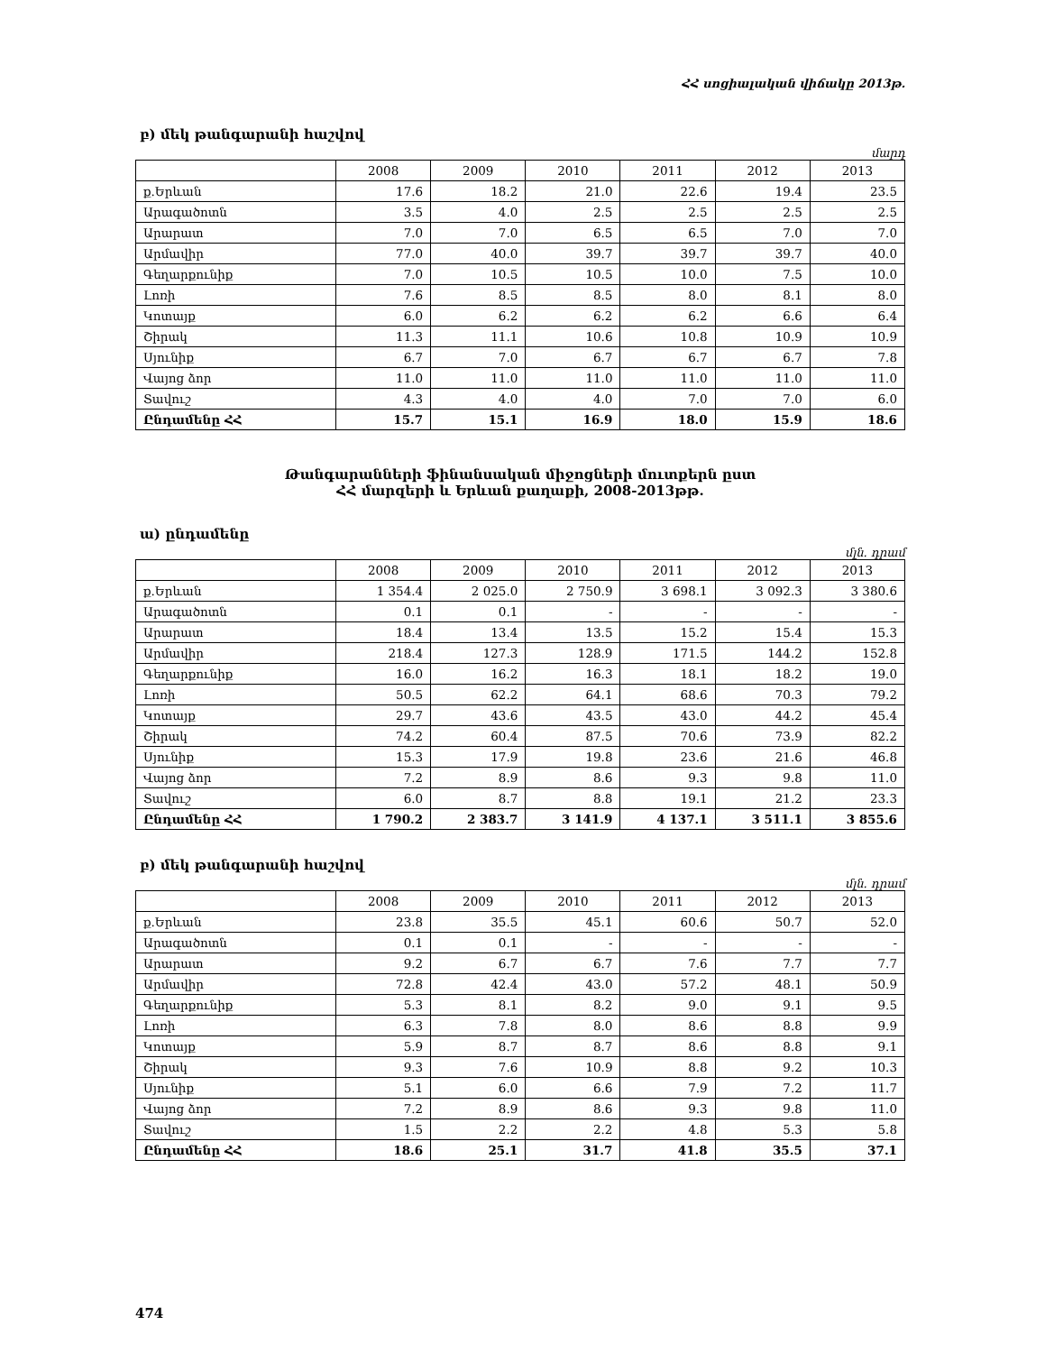ՀՀ սոցիալական վիճակը 2013թ.
բ) մեկ թանգարանի հաշվով
մարդ
| | 2008 | 2009 | 2010 | 2011 | 2012 | 2013 |
| --- | --- | --- | --- | --- | --- | --- |
| ք.Երևան | 17.6 | 18.2 | 21.0 | 22.6 | 19.4 | 23.5 |
| Արագածոտն | 3.5 | 4.0 | 2.5 | 2.5 | 2.5 | 2.5 |
| Արարատ | 7.0 | 7.0 | 6.5 | 6.5 | 7.0 | 7.0 |
| Արմավիր | 77.0 | 40.0 | 39.7 | 39.7 | 39.7 | 40.0 |
| Գեղարքունիք | 7.0 | 10.5 | 10.5 | 10.0 | 7.5 | 10.0 |
| Լոռի | 7.6 | 8.5 | 8.5 | 8.0 | 8.1 | 8.0 |
| Կոտայք | 6.0 | 6.2 | 6.2 | 6.2 | 6.6 | 6.4 |
| Շիրակ | 11.3 | 11.1 | 10.6 | 10.8 | 10.9 | 10.9 |
| Սյունիք | 6.7 | 7.0 | 6.7 | 6.7 | 6.7 | 7.8 |
| Վայոց ձոր | 11.0 | 11.0 | 11.0 | 11.0 | 11.0 | 11.0 |
| Տավուշ | 4.3 | 4.0 | 4.0 | 7.0 | 7.0 | 6.0 |
| Ընդամենը ՀՀ | 15.7 | 15.1 | 16.9 | 18.0 | 15.9 | 18.6 |
Թանգարանների ֆինանսական միջոցների մուտքերն ըստ
ՀՀ մարզերի և Երևան քաղաքի, 2008-2013թթ.
ա) ընդամենը
մլն. դրամ
| | 2008 | 2009 | 2010 | 2011 | 2012 | 2013 |
| --- | --- | --- | --- | --- | --- | --- |
| ք.Երևան | 1 354.4 | 2 025.0 | 2 750.9 | 3 698.1 | 3 092.3 | 3 380.6 |
| Արագածոտն | 0.1 | 0.1 | - | - | - | - |
| Արարատ | 18.4 | 13.4 | 13.5 | 15.2 | 15.4 | 15.3 |
| Արմավիր | 218.4 | 127.3 | 128.9 | 171.5 | 144.2 | 152.8 |
| Գեղարքունիք | 16.0 | 16.2 | 16.3 | 18.1 | 18.2 | 19.0 |
| Լոռի | 50.5 | 62.2 | 64.1 | 68.6 | 70.3 | 79.2 |
| Կոտայք | 29.7 | 43.6 | 43.5 | 43.0 | 44.2 | 45.4 |
| Շիրակ | 74.2 | 60.4 | 87.5 | 70.6 | 73.9 | 82.2 |
| Սյունիք | 15.3 | 17.9 | 19.8 | 23.6 | 21.6 | 46.8 |
| Վայոց ձոր | 7.2 | 8.9 | 8.6 | 9.3 | 9.8 | 11.0 |
| Տավուշ | 6.0 | 8.7 | 8.8 | 19.1 | 21.2 | 23.3 |
| Ընդամենը ՀՀ | 1 790.2 | 2 383.7 | 3 141.9 | 4 137.1 | 3 511.1 | 3 855.6 |
բ) մեկ թանգարանի հաշվով
մլն. դրամ
| | 2008 | 2009 | 2010 | 2011 | 2012 | 2013 |
| --- | --- | --- | --- | --- | --- | --- |
| ք.Երևան | 23.8 | 35.5 | 45.1 | 60.6 | 50.7 | 52.0 |
| Արագածոտն | 0.1 | 0.1 | - | - | - | - |
| Արարատ | 9.2 | 6.7 | 6.7 | 7.6 | 7.7 | 7.7 |
| Արմավիր | 72.8 | 42.4 | 43.0 | 57.2 | 48.1 | 50.9 |
| Գեղարքունիք | 5.3 | 8.1 | 8.2 | 9.0 | 9.1 | 9.5 |
| Լոռի | 6.3 | 7.8 | 8.0 | 8.6 | 8.8 | 9.9 |
| Կոտայք | 5.9 | 8.7 | 8.7 | 8.6 | 8.8 | 9.1 |
| Շիրակ | 9.3 | 7.6 | 10.9 | 8.8 | 9.2 | 10.3 |
| Սյունիք | 5.1 | 6.0 | 6.6 | 7.9 | 7.2 | 11.7 |
| Վայոց ձոր | 7.2 | 8.9 | 8.6 | 9.3 | 9.8 | 11.0 |
| Տավուշ | 1.5 | 2.2 | 2.2 | 4.8 | 5.3 | 5.8 |
| Ընդամենը ՀՀ | 18.6 | 25.1 | 31.7 | 41.8 | 35.5 | 37.1 |
474